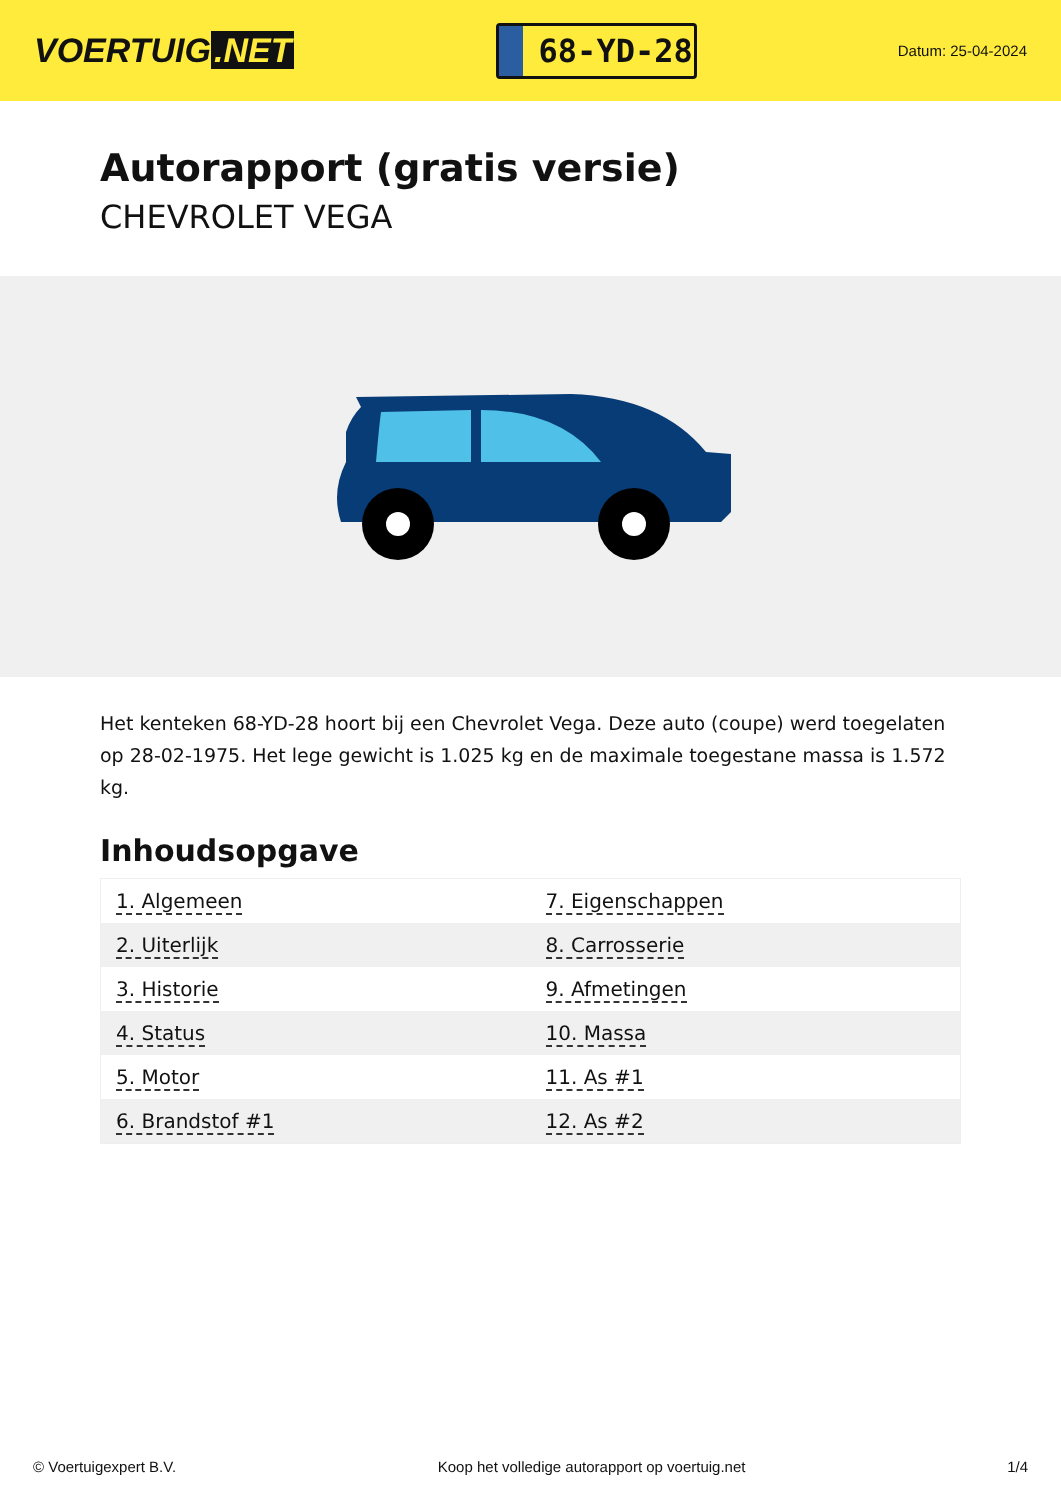VOERTUIG.NET
68-YD-28
Datum: 25-04-2024
Autorapport (gratis versie)
CHEVROLET VEGA
Het kenteken 68-YD-28 hoort bij een Chevrolet Vega. Deze auto (coupe) werd toegelaten op 28-02-1975. Het lege gewicht is 1.025 kg en de maximale toegestane massa is 1.572 kg.
Inhoudsopgave
| 1. Algemeen | 7. Eigenschappen |
| 2. Uiterlijk | 8. Carrosserie |
| 3. Historie | 9. Afmetingen |
| 4. Status | 10. Massa |
| 5. Motor | 11. As #1 |
| 6. Brandstof #1 | 12. As #2 |
© Voertuigexpert B.V. Koop het volledige autorapport op voertuig.net 1/4